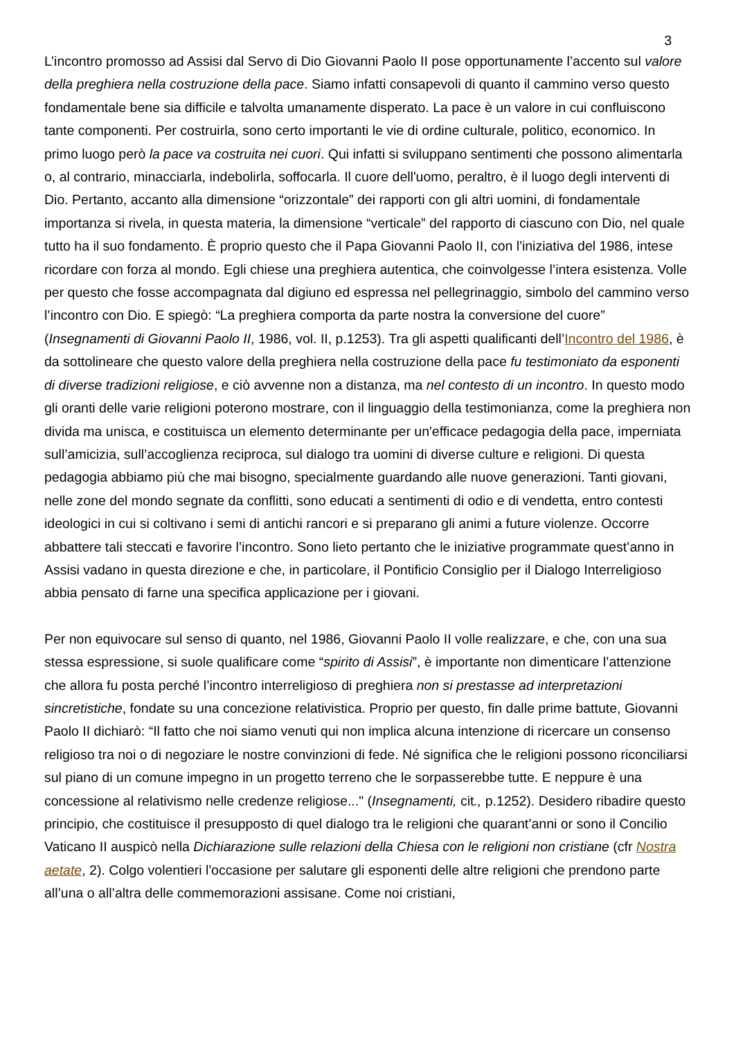3
L’incontro promosso ad Assisi dal Servo di Dio Giovanni Paolo II pose opportunamente l’accento sul valore della preghiera nella costruzione della pace. Siamo infatti consapevoli di quanto il cammino verso questo fondamentale bene sia difficile e talvolta umanamente disperato. La pace è un valore in cui confluiscono tante componenti. Per costruirla, sono certo importanti le vie di ordine culturale, politico, economico. In primo luogo però la pace va costruita nei cuori. Qui infatti si sviluppano sentimenti che possono alimentarla o, al contrario, minacciarla, indebolirla, soffocarla. Il cuore dell'uomo, peraltro, è il luogo degli interventi di Dio. Pertanto, accanto alla dimensione “orizzontale” dei rapporti con gli altri uomini, di fondamentale importanza si rivela, in questa materia, la dimensione “verticale” del rapporto di ciascuno con Dio, nel quale tutto ha il suo fondamento. È proprio questo che il Papa Giovanni Paolo II, con l'iniziativa del 1986, intese ricordare con forza al mondo. Egli chiese una preghiera autentica, che coinvolgesse l’intera esistenza. Volle per questo che fosse accompagnata dal digiuno ed espressa nel pellegrinaggio, simbolo del cammino verso l’incontro con Dio. E spiegò: “La preghiera comporta da parte nostra la conversione del cuore” (Insegnamenti di Giovanni Paolo II, 1986, vol. II, p.1253). Tra gli aspetti qualificanti dell’Incontro del 1986, è da sottolineare che questo valore della preghiera nella costruzione della pace fu testimoniato da esponenti di diverse tradizioni religiose, e ciò avvenne non a distanza, ma nel contesto di un incontro. In questo modo gli oranti delle varie religioni poterono mostrare, con il linguaggio della testimonianza, come la preghiera non divida ma unisca, e costituisca un elemento determinante per un'efficace pedagogia della pace, imperniata sull’amicizia, sull’accoglienza reciproca, sul dialogo tra uomini di diverse culture e religioni. Di questa pedagogia abbiamo più che mai bisogno, specialmente guardando alle nuove generazioni. Tanti giovani, nelle zone del mondo segnate da conflitti, sono educati a sentimenti di odio e di vendetta, entro contesti ideologici in cui si coltivano i semi di antichi rancori e si preparano gli animi a future violenze. Occorre abbattere tali steccati e favorire l’incontro. Sono lieto pertanto che le iniziative programmate quest’anno in Assisi vadano in questa direzione e che, in particolare, il Pontificio Consiglio per il Dialogo Interreligioso abbia pensato di farne una specifica applicazione per i giovani.
Per non equivocare sul senso di quanto, nel 1986, Giovanni Paolo II volle realizzare, e che, con una sua stessa espressione, si suole qualificare come “spirito di Assisi”, è importante non dimenticare l’attenzione che allora fu posta perché l’incontro interreligioso di preghiera non si prestasse ad interpretazioni sincretistiche, fondate su una concezione relativistica. Proprio per questo, fin dalle prime battute, Giovanni Paolo II dichiarò: “Il fatto che noi siamo venuti qui non implica alcuna intenzione di ricercare un consenso religioso tra noi o di negoziare le nostre convinzioni di fede. Né significa che le religioni possono riconciliarsi sul piano di un comune impegno in un progetto terreno che le sorpasserebbe tutte. E neppure è una concessione al relativismo nelle credenze religiose..." (Insegnamenti, cit., p.1252). Desidero ribadire questo principio, che costituisce il presupposto di quel dialogo tra le religioni che quarant’anni or sono il Concilio Vaticano II auspicò nella Dichiarazione sulle relazioni della Chiesa con le religioni non cristiane (cfr Nostra aetate, 2). Colgo volentieri l'occasione per salutare gli esponenti delle altre religioni che prendono parte all’una o all’altra delle commemorazioni assisane. Come noi cristiani,